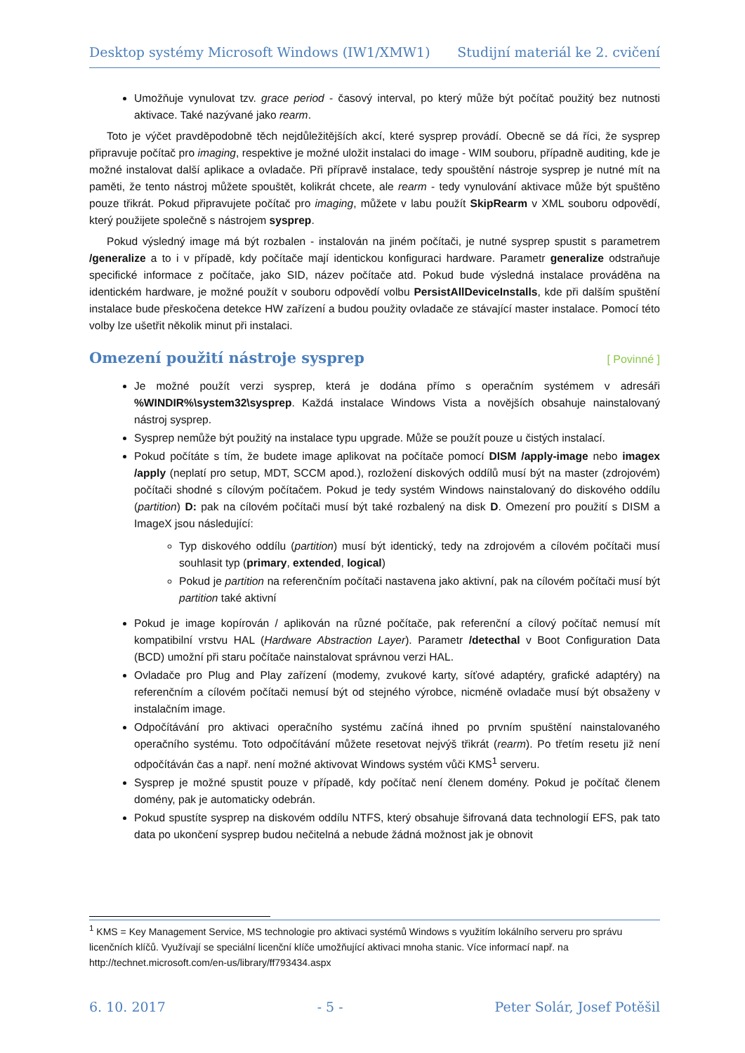Desktop systémy Microsoft Windows (IW1/XMW1) Studijní materiál ke 2. cvičení
Umožňuje vynulovat tzv. grace period - časový interval, po který může být počítač použitý bez nutnosti aktivace. Také nazývané jako rearm.
Toto je výčet pravděpodobně těch nejdůležitějších akcí, které sysprep provádí. Obecně se dá říci, že sysprep připravuje počítač pro imaging, respektive je možné uložit instalaci do image - WIM souboru, případně auditing, kde je možné instalovat další aplikace a ovladače. Při přípravě instalace, tedy spouštění nástroje sysprep je nutné mít na paměti, že tento nástroj můžete spouštět, kolikrát chcete, ale rearm - tedy vynulování aktivace může být spuštěno pouze třikrát. Pokud připravujete počítač pro imaging, můžete v labu použít SkipRearm v XML souboru odpovědí, který použijete společně s nástrojem sysprep.
Pokud výsledný image má být rozbalen - instalován na jiném počítači, je nutné sysprep spustit s parametrem /generalize a to i v případě, kdy počítače mají identickou konfiguraci hardware. Parametr generalize odstraňuje specifické informace z počítače, jako SID, název počítače atd. Pokud bude výsledná instalace prováděna na identickém hardware, je možné použít v souboru odpovědí volbu PersistAllDeviceInstalls, kde při dalším spuštění instalace bude přeskočena detekce HW zařízení a budou použity ovladače ze stávající master instalace. Pomocí této volby lze ušetřit několik minut při instalaci.
Omezení použití nástroje sysprep [ Povinné ]
Je možné použít verzi sysprep, která je dodána přímo s operačním systémem v adresáři %WINDIR%\system32\sysprep. Každá instalace Windows Vista a novějších obsahuje nainstalovaný nástroj sysprep.
Sysprep nemůže být použitý na instalace typu upgrade. Může se použít pouze u čistých instalací.
Pokud počítáte s tím, že budete image aplikovat na počítače pomocí DISM /apply-image nebo imagex /apply (neplatí pro setup, MDT, SCCM apod.), rozložení diskových oddílů musí být na master (zdrojovém) počítači shodné s cílovým počítačem. Pokud je tedy systém Windows nainstalovaný do diskového oddílu (partition) D: pak na cílovém počítači musí být také rozbalený na disk D. Omezení pro použití s DISM a ImageX jsou následující:
Typ diskového oddílu (partition) musí být identický, tedy na zdrojovém a cílovém počítači musí souhlasit typ (primary, extended, logical)
Pokud je partition na referenčním počítači nastavena jako aktivní, pak na cílovém počítači musí být partition také aktivní
Pokud je image kopírován / aplikován na různé počítače, pak referenční a cílový počítač nemusí mít kompatibilní vrstvu HAL (Hardware Abstraction Layer). Parametr /detecthal v Boot Configuration Data (BCD) umožní při staru počítače nainstalovat správnou verzi HAL.
Ovladače pro Plug and Play zařízení (modemy, zvukové karty, síťové adaptéry, grafické adaptéry) na referenčním a cílovém počítači nemusí být od stejného výrobce, nicméně ovladače musí být obsaženy v instalačním image.
Odpočítávání pro aktivaci operačního systému začíná ihned po prvním spuštění nainstalovaného operačního systému. Toto odpočítávání můžete resetovat nejvýš třikrát (rearm). Po třetím resetu již není odpočítáván čas a např. není možné aktivovat Windows systém vůči KMS<sup>1</sup> serveru.
Sysprep je možné spustit pouze v případě, kdy počítač není členem domény. Pokud je počítač členem domény, pak je automaticky odebrán.
Pokud spustíte sysprep na diskovém oddílu NTFS, který obsahuje šifrovaná data technologií EFS, pak tato data po ukončení sysprep budou nečitelná a nebude žádná možnost jak je obnovit
<sup>1</sup> KMS = Key Management Service, MS technologie pro aktivaci systémů Windows s využitím lokálního serveru pro správu licenčních klíčů. Využívají se speciální licenční klíče umožňující aktivaci mnoha stanic. Více informací např. na http://technet.microsoft.com/en-us/library/ff793434.aspx
6. 10. 2017 - 5 - Peter Solár, Josef Potěšil